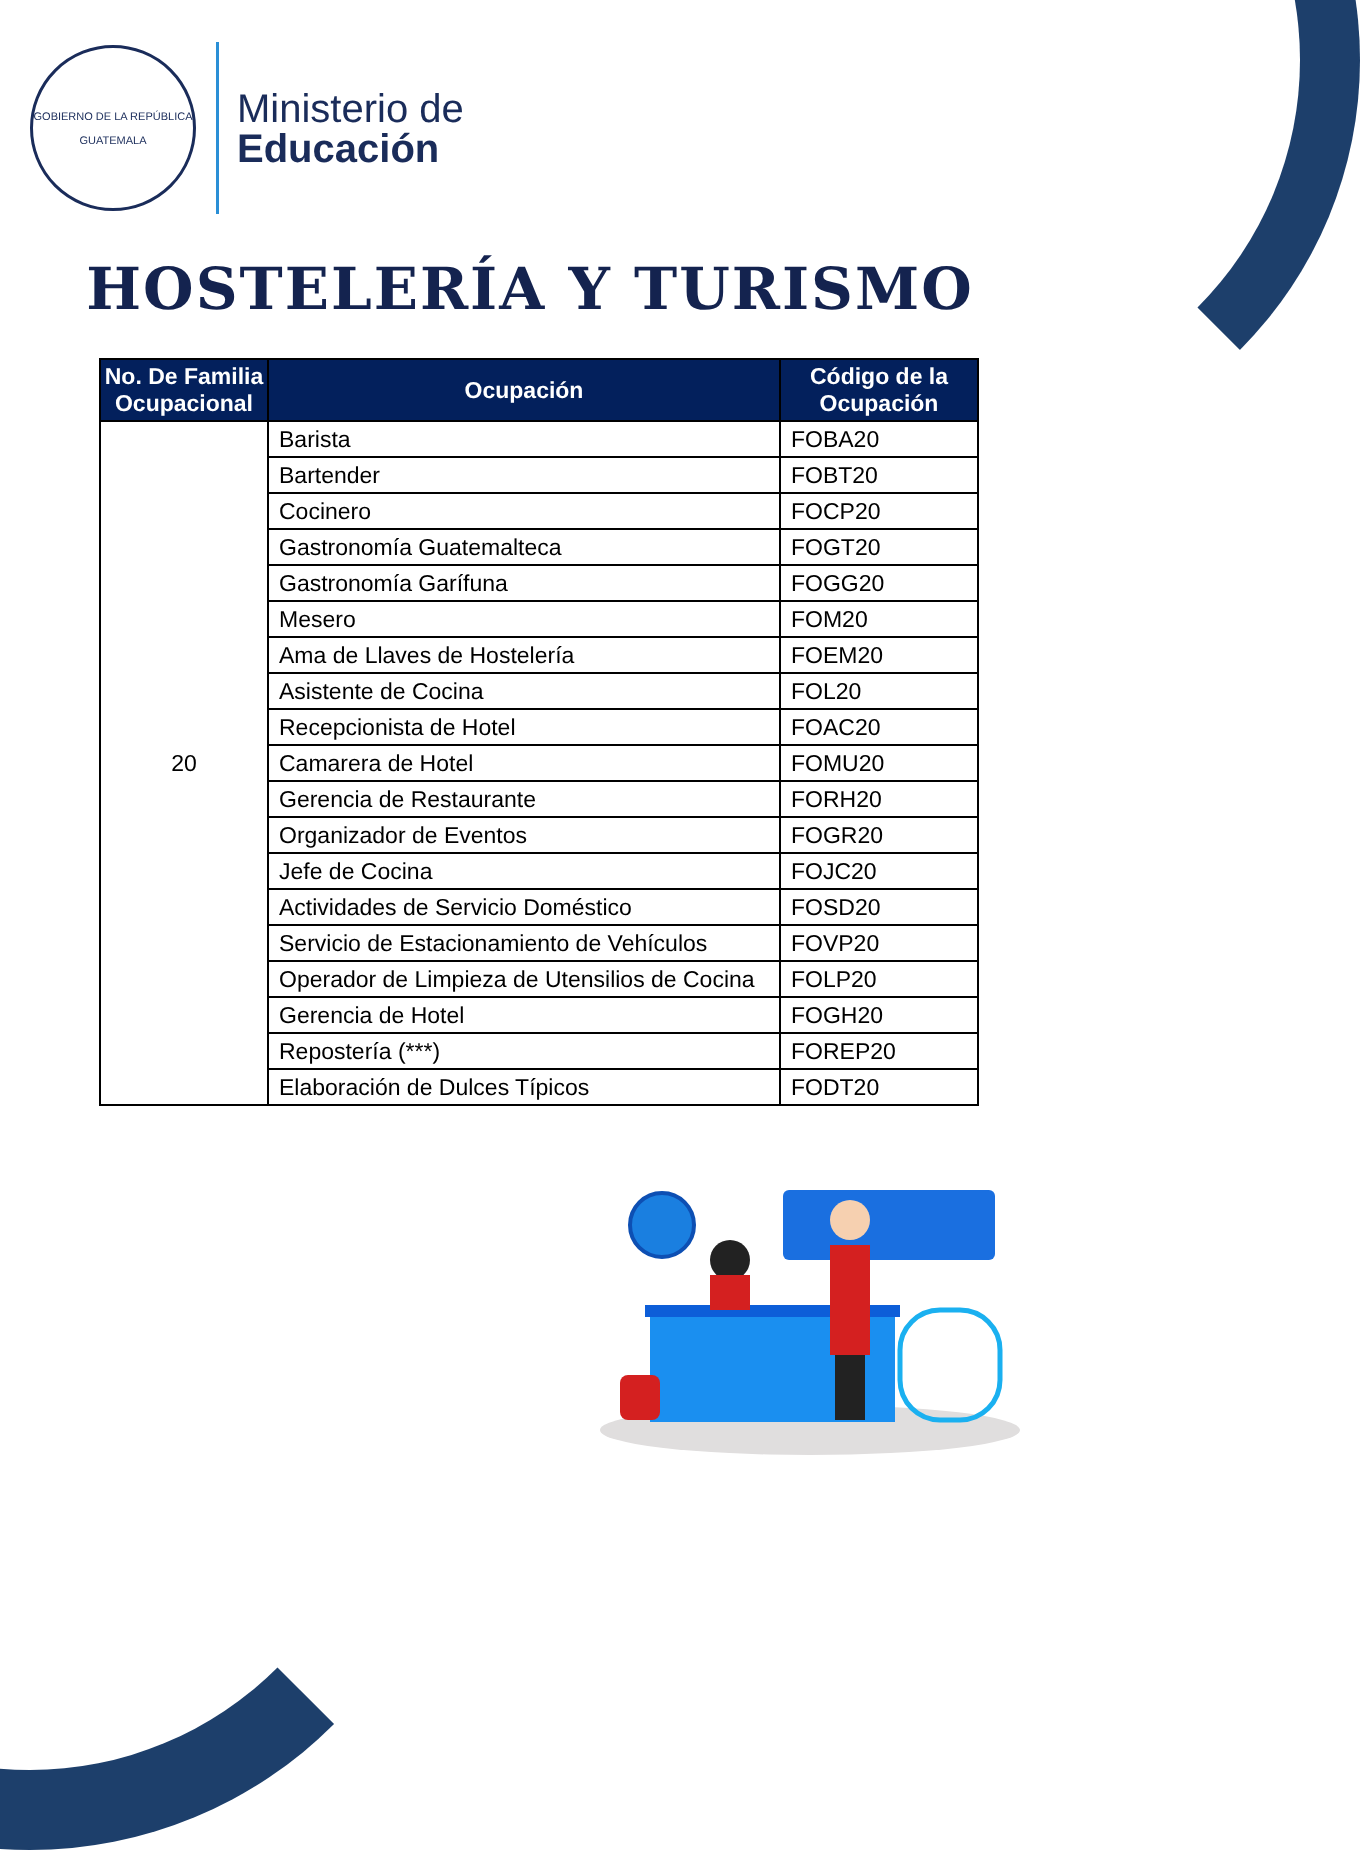GOBIERNO DE LA REPÚBLICA
GUATEMALA
Ministerio de
Educación
HOSTELERÍA Y TURISMO
| No. De Familia Ocupacional | Ocupación | Código de la Ocupación |
| --- | --- | --- |
| 20 | Barista | FOBA20 |
| | Bartender | FOBT20 |
| | Cocinero | FOCP20 |
| | Gastronomía Guatemalteca | FOGT20 |
| | Gastronomía Garífuna | FOGG20 |
| | Mesero | FOM20 |
| | Ama de Llaves de Hostelería | FOEM20 |
| | Asistente de Cocina | FOL20 |
| | Recepcionista de Hotel | FOAC20 |
| | Camarera de Hotel | FOMU20 |
| | Gerencia de Restaurante | FORH20 |
| | Organizador de Eventos | FOGR20 |
| | Jefe de Cocina | FOJC20 |
| | Actividades de Servicio Doméstico | FOSD20 |
| | Servicio de Estacionamiento de Vehículos | FOVP20 |
| | Operador de Limpieza de Utensilios de Cocina | FOLP20 |
| | Gerencia de Hotel | FOGH20 |
| | Repostería (***) | FOREP20 |
| | Elaboración de Dulces Típicos | FODT20 |